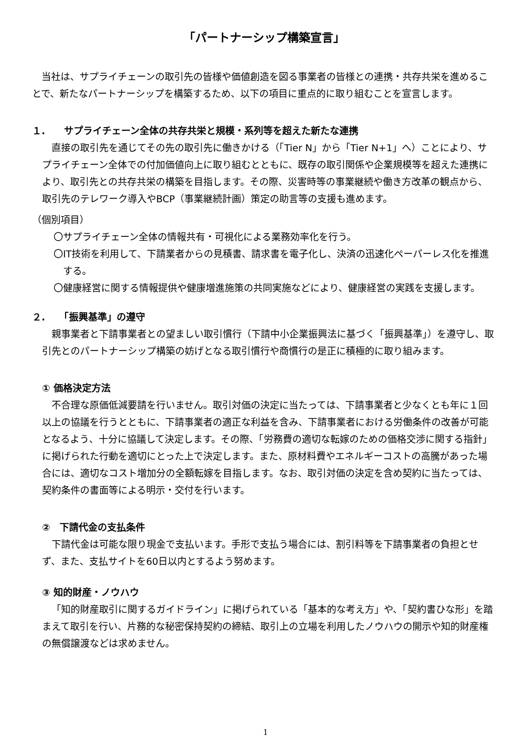「パートナーシップ構築宣言」
当社は、サプライチェーンの取引先の皆様や価値創造を図る事業者の皆様との連携・共存共栄を進めることで、新たなパートナーシップを構築するため、以下の項目に重点的に取り組むことを宣言します。
１.　　サプライチェーン全体の共存共栄と規模・系列等を超えた新たな連携
直接の取引先を通じてその先の取引先に働きかける（「Tier N」から「Tier N+1」へ）ことにより、サプライチェーン全体での付加価値向上に取り組むとともに、既存の取引関係や企業規模等を超えた連携により、取引先との共存共栄の構築を目指します。その際、災害時等の事業継続や働き方改革の観点から、取引先のテレワーク導入やBCP（事業継続計画）策定の助言等の支援も進めます。
（個別項目）
〇サプライチェーン全体の情報共有・可視化による業務効率化を行う。
〇IT技術を利用して、下請業者からの見積書、請求書を電子化し、決済の迅速化ペーパーレス化を推進する。
〇健康経営に関する情報提供や健康増進施策の共同実施などにより、健康経営の実践を支援します。
２.　　「振興基準」の遵守
親事業者と下請事業者との望ましい取引慣行（下請中小企業振興法に基づく「振興基準」）を遵守し、取引先とのパートナーシップ構築の妨げとなる取引慣行や商慣行の是正に積極的に取り組みます。
① 価格決定方法
不合理な原価低減要請を行いません。取引対価の決定に当たっては、下請事業者と少なくとも年に１回以上の協議を行うとともに、下請事業者の適正な利益を含み、下請事業者における労働条件の改善が可能となるよう、十分に協議して決定します。その際、「労務費の適切な転嫁のための価格交渉に関する指針」に掲げられた行動を適切にとった上で決定します。また、原材料費やエネルギーコストの高騰があった場合には、適切なコスト増加分の全額転嫁を目指します。なお、取引対価の決定を含め契約に当たっては、契約条件の書面等による明示・交付を行います。
②　下請代金の支払条件
下請代金は可能な限り現金で支払います。手形で支払う場合には、割引料等を下請事業者の負担とせず、また、支払サイトを60日以内とするよう努めます。
③ 知的財産・ノウハウ
「知的財産取引に関するガイドライン」に掲げられている「基本的な考え方」や、「契約書ひな形」を踏まえて取引を行い、片務的な秘密保持契約の締結、取引上の立場を利用したノウハウの開示や知的財産権の無償譲渡などは求めません。
1